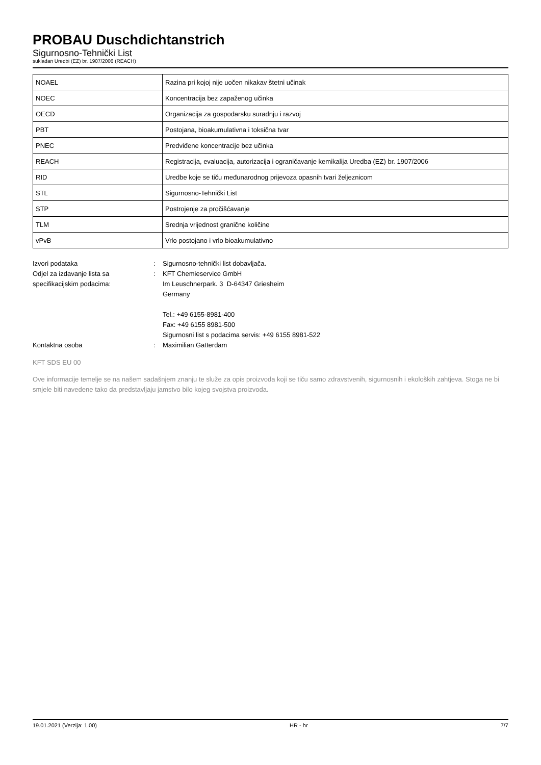PROBAU Duschdichtanstrich
Sigurnosno-Tehnički List
sukladan Uredbi (EZ) br. 1907/2006 (REACH)
| NOAEL | Razina pri kojoj nije uočen nikakav štetni učinak |
| NOEC | Koncentracija bez zapaženog učinka |
| OECD | Organizacija za gospodarsku suradnju i razvoj |
| PBT | Postojana, bioakumulativna i toksična tvar |
| PNEC | Predviđene koncentracije bez učinka |
| REACH | Registracija, evaluacija, autorizacija i ograničavanje kemikalija Uredba (EZ) br. 1907/2006 |
| RID | Uredbe koje se tiču međunarodnog prijevoza opasnih tvari željeznicom |
| STL | Sigurnosno-Tehnički List |
| STP | Postrojenje za pročišćavanje |
| TLM | Srednja vrijednost granične količine |
| vPvB | Vrlo postojano i vrlo bioakumulativno |
Izvori podataka : Sigurnosno-tehnički list dobavljača.
Odjel za izdavanje lista sa specifikacijskim podacima:
: KFT Chemieservice GmbH
Im Leuschnerpark. 3 D-64347 Griesheim
Germany
Tel.: +49 6155-8981-400
Fax: +49 6155 8981-500
Sigurnosni list s podacima servis: +49 6155 8981-522
Kontaktna osoba : Maximilian Gatterdam
KFT SDS EU 00
Ove informacije temelje se na našem sadašnjem znanju te služe za opis proizvoda koji se tiču samo zdravstvenih, sigurnosnih i ekoloških zahtjeva. Stoga ne bi smjele biti navedene tako da predstavljaju jamstvo bilo kojeg svojstva proizvoda.
19.01.2021 (Verzija: 1.00) HR - hr 7/7